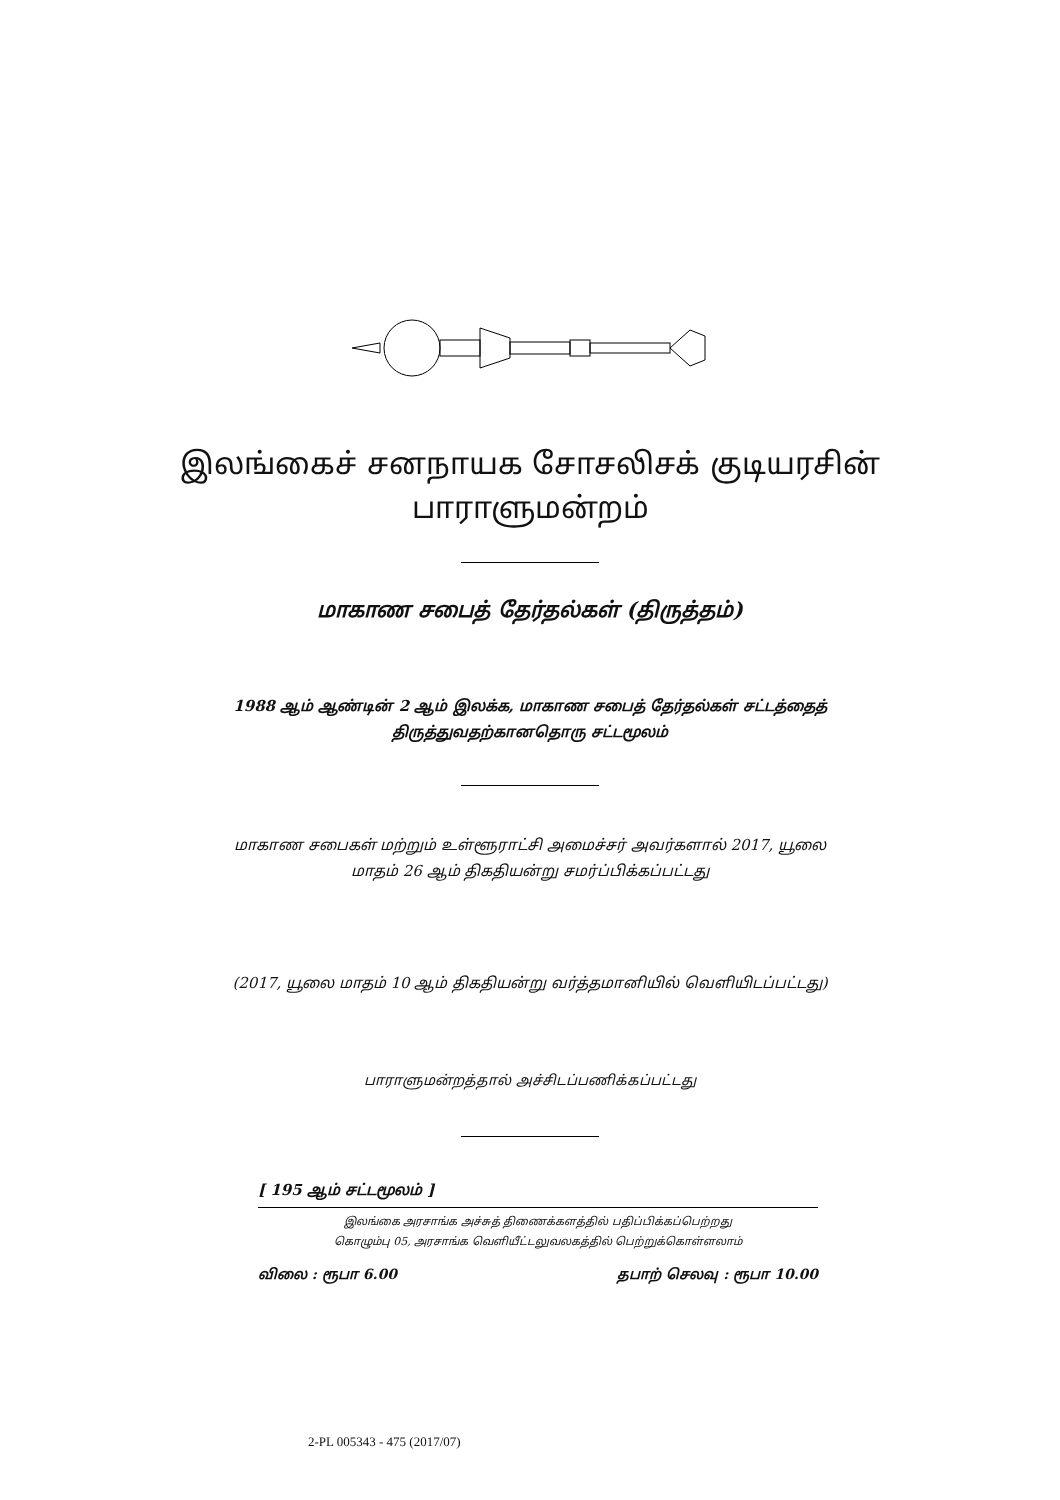இலங்கைச் சனநாயக சோசலிசக் குடியரசின்
பாராளுமன்றம்
மாகாண சபைத் தேர்தல்கள் (திருத்தம்)
1988 ஆம் ஆண்டின் 2 ஆம் இலக்க, மாகாண சபைத் தேர்தல்கள் சட்டத்தைத்
திருத்துவதற்கானதொரு சட்டமூலம்
மாகாண சபைகள் மற்றும் உள்ளூராட்சி அமைச்சர் அவர்களால் 2017, யூலை
மாதம் 26 ஆம் திகதியன்று சமர்ப்பிக்கப்பட்டது
(2017, யூலை மாதம் 10 ஆம் திகதியன்று வர்த்தமானியில் வெளியிடப்பட்டது)
பாராளுமன்றத்தால் அச்சிடப்பணிக்கப்பட்டது
[ 195 ஆம் சட்டமூலம் ]
இலங்கை அரசாங்க அச்சுத் திணைக்களத்தில் பதிப்பிக்கப்பெற்றது
கொழும்பு 05, அரசாங்க வெளியீட்டலுவலகத்தில் பெற்றுக்கொள்ளலாம்
விலை : ரூபா 6.00 தபாற் செலவு : ரூபா 10.00
2-PL 005343 - 475 (2017/07)